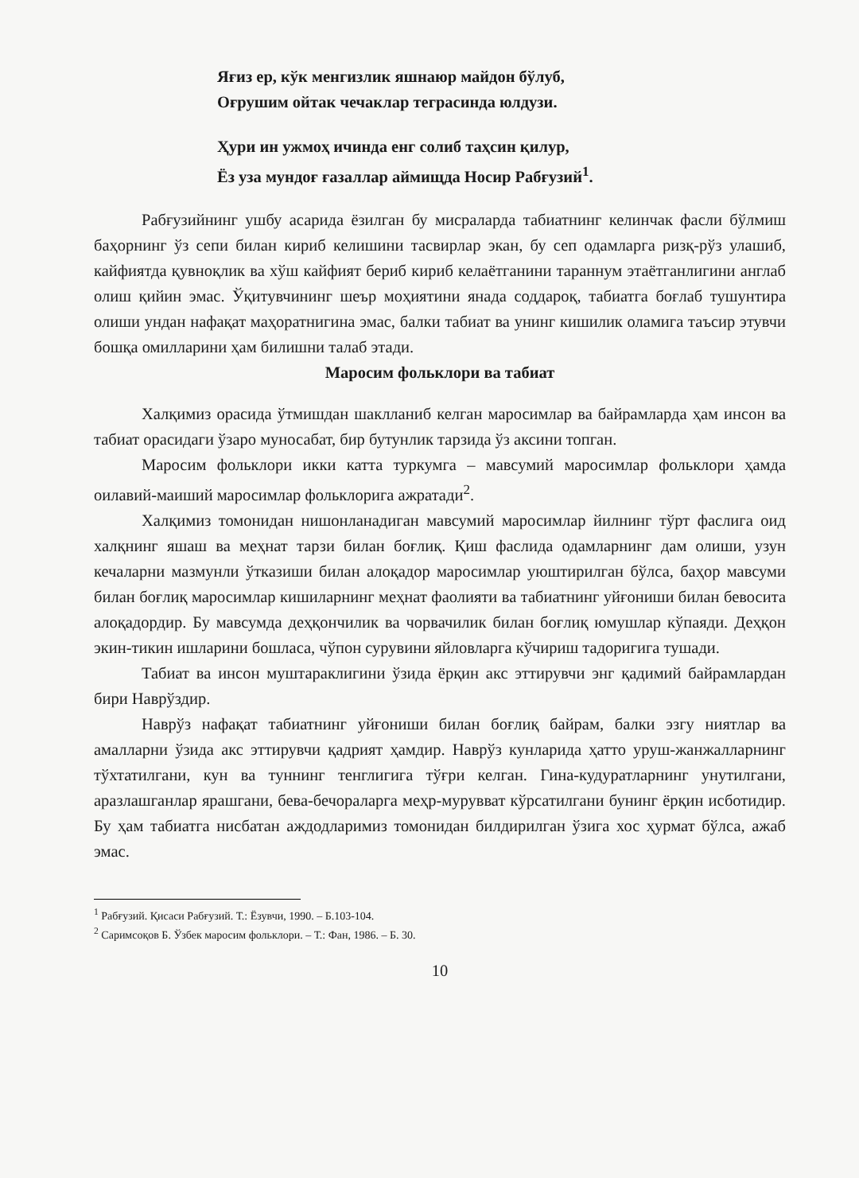Яғиз ер, кўк менгизлик яшнаюр майдон бўлуб,
Оғрушим ойтак чечаклар теграсинда юлдузи.
Ҳури ин ужмоҳ ичинда енг солиб таҳсин қилур,
Ёз уза мундоғ ғазаллар аймищда Носир Рабғузий<sup>1</sup>.
Рабғузийнинг ушбу асарида ёзилган бу мисраларда табиатнинг келинчак фасли бўлмиш баҳорнинг ўз сепи билан кириб келишини тасвирлар экан, бу сеп одамларга ризқ-рўз улашиб, кайфиятда қувноқлик ва хўш кайфият бериб кириб келаётганини тараннум этаётганлигини англаб олиш қийин эмас. Ўқитувчининг шеър моҳиятини янада соддароқ, табиатга боғлаб тушунтира олиши ундан нафақат маҳоратнигина эмас, балки табиат ва унинг кишилик оламига таъсир этувчи бошқа омилларини ҳам билишни талаб этади.
Маросим фольклори ва табиат
Халқимиз орасида ўтмишдан шаклланиб келган маросимлар ва байрамларда ҳам инсон ва табиат орасидаги ўзаро муносабат, бир бутунлик тарзида ўз аксини топган.
Маросим фольклори икки катта туркумга – мавсумий маросимлар фольклори ҳамда оилавий-маиший маросимлар фольклорига ажратади<sup>2</sup>.
Халқимиз томонидан нишонланадиган мавсумий маросимлар йилнинг тўрт фаслига оид халқнинг яшаш ва меҳнат тарзи билан боғлиқ. Қиш фаслида одамларнинг дам олиши, узун кечаларни мазмунли ўтказиши билан алоқадор маросимлар уюштирилган бўлса, баҳор мавсуми билан боғлиқ маросимлар кишиларнинг меҳнат фаолияти ва табиатнинг уйғониши билан бевосита алоқадордир. Бу мавсумда деҳқончилик ва чорвачилик билан боғлиқ юмушлар кўпаяди. Деҳқон экин-тикин ишларини бошласа, чўпон сурувини яйловларга кўчириш тадоригига тушади.
Табиат ва инсон муштараклигини ўзида ёрқин акс эттирувчи энг қадимий байрамлардан бири Наврўздир.
Наврўз нафақат табиатнинг уйғониши билан боғлиқ байрам, балки эзгу ниятлар ва амалларни ўзида акс эттирувчи қадрият ҳамдир. Наврўз кунларида ҳатто уруш-жанжалларнинг тўхтатилгани, кун ва туннинг тенглигига тўғри келган. Гина-кудуратларнинг унутилгани, аразлашганлар ярашгани, бева-бечораларга меҳр-мурувват кўрсатилгани бунинг ёрқин исботидир. Бу ҳам табиатга нисбатан аждодларимиз томонидан билдирилган ўзига хос ҳурмат бўлса, ажаб эмас.
<sup>1</sup> Рабғузий. Қисаси Рабғузий. Т.: Ёзувчи, 1990. – Б.103-104.
<sup>2</sup> Саримсоқов Б. Ўзбек маросим фольклори. – Т.: Фан, 1986. – Б. 30.
10